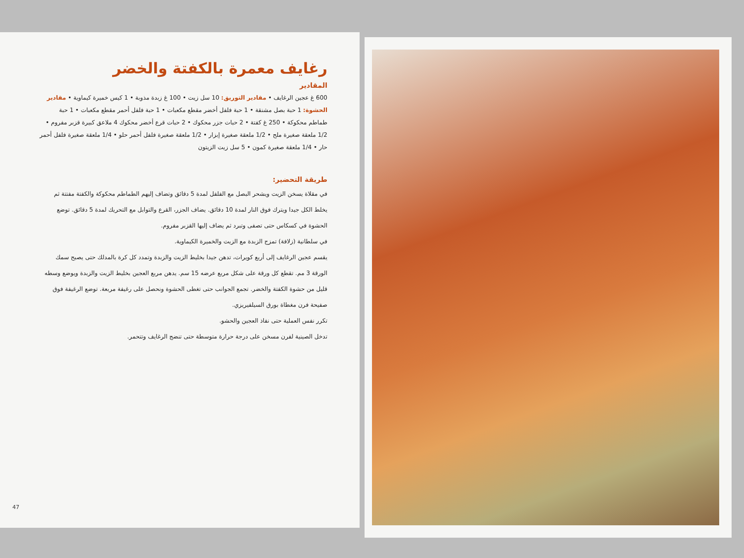رغايف معمرة بالكفتة والخضر
المقادير
600 غ عجين الرغايف • مقادير التوريق: 10 سل زيت • 100 غ زبدة مذوبة • 1 كيس خميرة كيماوية • مقادير الحشوة: 1 حبة بصل مشنقة • 1 حبة فلفل أخضر مقطع مكعبات • 1 حبة فلفل أحمر مقطع مكعبات • 1 حبة طماطم محكوكة • 250 غ كفتة • 2 حبات جزر محكوك • 2 حبات قرع أخضر محكوك 4 ملاعق كبيرة قزبر مفروم • 1/2 ملعقة صغيرة ملح • 1/2 ملعقة صغيرة إبزار • 1/2 ملعقة صغيرة فلفل أحمر حلو • 1/4 ملعقة صغيرة فلفل أحمر حار • 1/4 ملعقة صغيرة كمون • 5 سل زيت الزيتون
طريقة التحضير:
في مقلاة يسخن الزيت ويشحر البصل مع الفلفل لمدة 5 دقائق وتضاف إليهم الطماطم محكوكة والكفتة مفتتة ثم يخلط الكل جيدا ويترك فوق النار لمدة 10 دقائق. يضاف الجزر، القرع والتوابل مع التحريك لمدة 5 دقائق. توضع الحشوة في كسكاس حتى تصفى وتبرد ثم يضاف إليها القزبر مفروم.
في سلطانية (زلافة) تمزج الزبدة مع الزيت والخميرة الكيماوية.
يقسم عجين الرغايف إلى أربع كويرات، تدهن جيدا بخليط الزيت والزبدة وتمدد كل كرة بالمدلك حتى يصبح سمك الورقة 3 مم. تقطع كل ورقة على شكل مربع عرضه 15 سم. يدهن مربع العجين بخليط الزيت والزبدة ويوضع وسطه قليل من حشوة الكفتة والخضر. تجمع الجوانب حتى تغطى الحشوة ونحصل على رغيفة مربعة. توضع الرغيفة فوق صفيحة فرن مغطاة بورق السيلفيريزي.
تكرر نفس العملية حتى نفاذ العجين والحشو.
تدخل الصينية لفرن مسخن على درجة حرارة متوسطة حتى تنضج الرغايف وتتحمر.
47